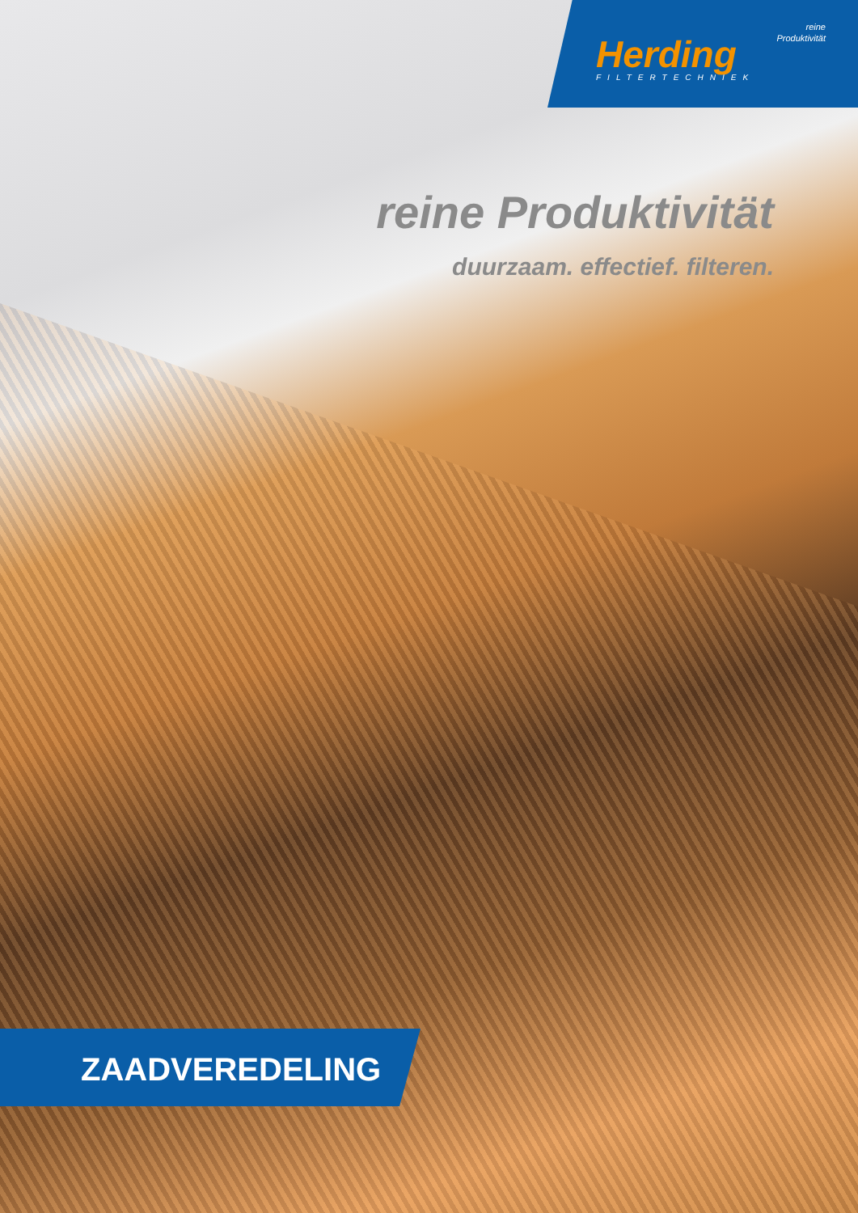reine
Produktivität
Herding
FILTERTECHNIEK
reine Produktivität
duurzaam. effectief. filteren.
ZAADVEREDELING